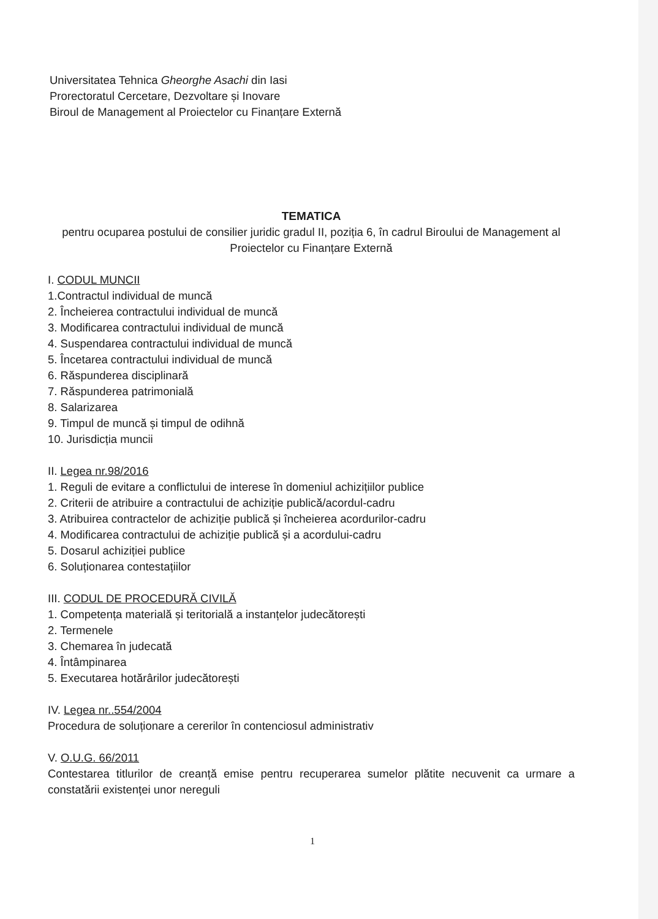Universitatea Tehnica Gheorghe Asachi din Iasi
Prorectoratul Cercetare, Dezvoltare și Inovare
Biroul de Management al Proiectelor cu Finanțare Externă
TEMATICA
pentru ocuparea postului de consilier juridic gradul II, poziția 6, în cadrul Biroului de Management al Proiectelor cu Finanțare Externă
I. CODUL MUNCII
1.Contractul individual de muncă
2. Încheierea contractului individual de muncă
3. Modificarea contractului individual de muncă
4. Suspendarea contractului individual de muncă
5. Încetarea contractului individual de muncă
6. Răspunderea disciplinară
7. Răspunderea patrimonială
8. Salarizarea
9. Timpul de muncă și timpul de odihnă
10. Jurisdicția muncii
II. Legea nr.98/2016
1. Reguli de evitare a conflictului de interese în domeniul achizițiilor publice
2. Criterii de atribuire a contractului de achiziție publică/acordul-cadru
3. Atribuirea contractelor de achiziție publică și încheierea acordurilor-cadru
4. Modificarea contractului de achiziție publică și a acordului-cadru
5. Dosarul achiziției publice
6. Soluționarea contestațiilor
III. CODUL DE PROCEDURĂ CIVILĂ
1. Competența materială și teritorială a instanțelor judecătorești
2. Termenele
3. Chemarea în judecată
4. Întâmpinarea
5. Executarea hotărârilor judecătorești
IV. Legea nr..554/2004
Procedura de soluționare a cererilor în contenciosul administrativ
V. O.U.G. 66/2011
Contestarea titlurilor de creanță emise pentru recuperarea sumelor plătite necuvenit ca urmare a constatării existenței unor nereguli
1